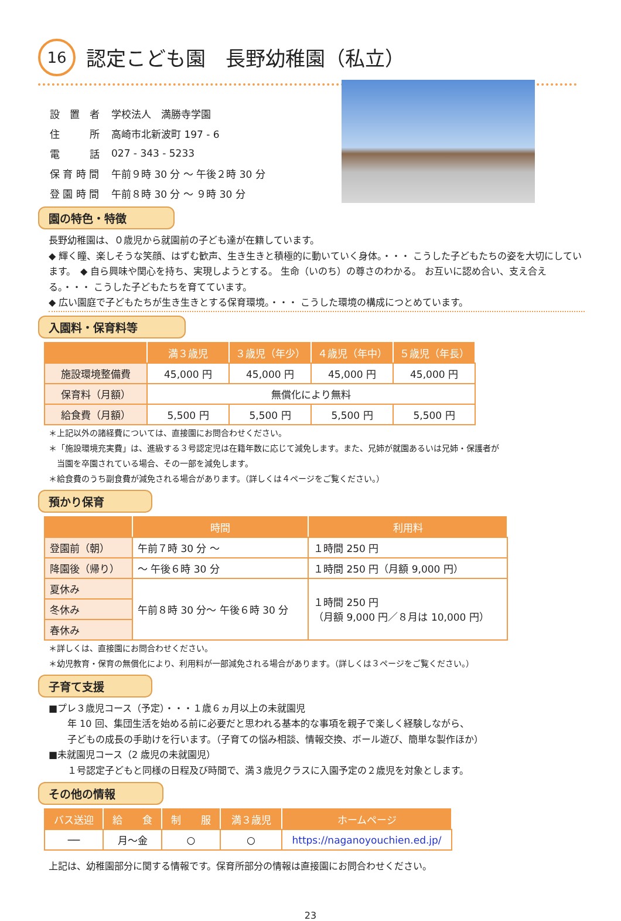16
認定こども園　長野幼稚園（私立）
| 設 置 者 | 学校法人 満勝寺学園 |
| 住 所 | 高崎市北新波町 197 - 6 |
| 電 話 | 027 - 343 - 5233 |
| 保 育 時 間 | 午前９時 30 分 ～ 午後２時 30 分 |
| 登 園 時 間 | 午前８時 30 分 ～ ９時 30 分 |
園の特色・特徴
長野幼稚園は、０歳児から就園前の子ども達が在籍しています。
◆ 輝く瞳、楽しそうな笑顔、はずむ歓声、生き生きと積極的に動いていく身体。・・・ こうした子どもたちの姿を大切にしています。　◆ 自ら興味や関心を持ち、実現しようとする。 生命（いのち）の尊さのわかる。 お互いに認め合い、支え合える。・・・ こうした子どもたちを育てています。
◆ 広い園庭で子どもたちが生き生きとする保育環境。・・・ こうした環境の構成につとめています。
入園料・保育料等
| | 満３歳児 | ３歳児（年少） | ４歳児（年中） | ５歳児（年長） |
| --- | --- | --- | --- | --- |
| 施設環境整備費 | 45,000 円 | 45,000 円 | 45,000 円 | 45,000 円 |
| 保育料（月額） | 無償化により無料 | | | |
| 給食費（月額） | 5,500 円 | 5,500 円 | 5,500 円 | 5,500 円 |
＊上記以外の諸経費については、直接園にお問合わせください。
＊「施設環境充実費」は、進級する３号認定児は在籍年数に応じて減免します。また、兄姉が就園あるいは兄姉・保護者が
　当園を卒園されている場合、その一部を減免します。
＊給食費のうち副食費が減免される場合があります。（詳しくは４ページをご覧ください。）
預かり保育
| | 時間 | 利用料 |
| --- | --- | --- |
| 登園前（朝） | 午前７時 30 分 ～ | １時間 250 円 |
| 降園後（帰り） | ～ 午後６時 30 分 | １時間 250 円（月額 9,000 円） |
| 夏休み | 午前８時 30 分～ 午後６時 30 分 | １時間 250 円 （月額 9,000 円／８月は 10,000 円） |
| 冬休み | | |
| 春休み | | |
＊詳しくは、直接園にお問合わせください。
＊幼児教育・保育の無償化により、利用料が一部減免される場合があります。（詳しくは３ページをご覧ください。）
子育て支援
■プレ３歳児コース（予定）・・・１歳６ヵ月以上の未就園児
　　年 10 回、集団生活を始める前に必要だと思われる基本的な事項を親子で楽しく経験しながら、
　　子どもの成長の手助けを行います。（子育ての悩み相談、情報交換、ボール遊び、簡単な製作ほか）
■未就園児コース（2 歳児の未就園児）
　　１号認定子どもと同様の日程及び時間で、満３歳児クラスに入園予定の２歳児を対象とします。
その他の情報
| バス送迎 | 給 食 | 制 服 | 満３歳児 | ホームページ |
| --- | --- | --- | --- | --- |
| ── | 月～金 | ○ | ○ | https://naganoyouchien.ed.jp/ |
上記は、幼稚園部分に関する情報です。保育所部分の情報は直接園にお問合わせください。
23